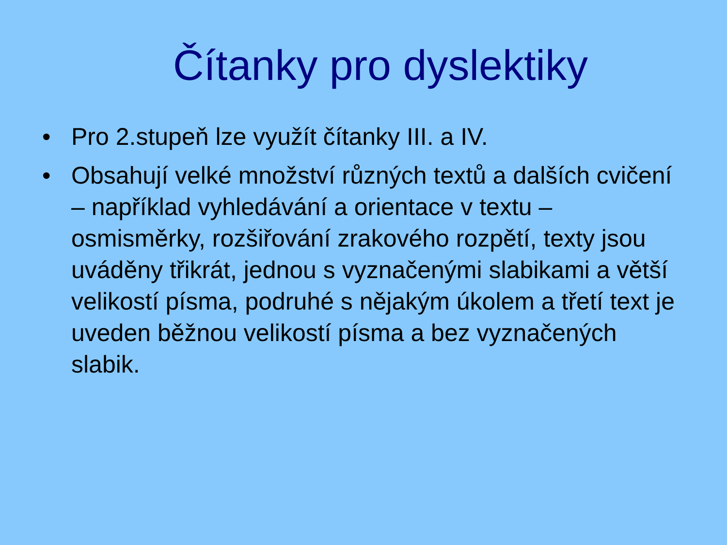Čítanky pro dyslektiky
• Pro 2.stupeň lze využít čítanky III. a IV.
• Obsahují velké množství různých textů a dalších cvičení – například vyhledávání a orientace v textu – osmisměrky, rozšiřování zrakového rozpětí, texty jsou uváděny třikrát, jednou s vyznačenými slabikami a větší velikostí písma, podruhé s nějakým úkolem a třetí text je uveden běžnou velikostí písma a bez vyznačených slabik.